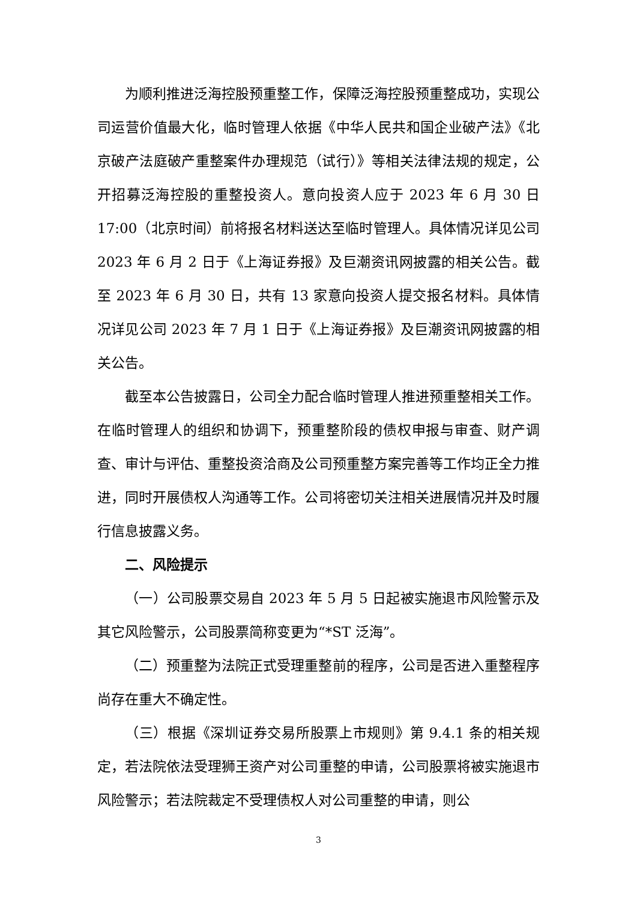为顺利推进泛海控股预重整工作，保障泛海控股预重整成功，实现公司运营价值最大化，临时管理人依据《中华人民共和国企业破产法》《北京破产法庭破产重整案件办理规范（试行）》等相关法律法规的规定，公开招募泛海控股的重整投资人。意向投资人应于 2023 年 6 月 30 日 17:00（北京时间）前将报名材料送达至临时管理人。具体情况详见公司 2023 年 6 月 2 日于《上海证券报》及巨潮资讯网披露的相关公告。截至 2023 年 6 月 30 日，共有 13 家意向投资人提交报名材料。具体情况详见公司 2023 年 7 月 1 日于《上海证券报》及巨潮资讯网披露的相关公告。
截至本公告披露日，公司全力配合临时管理人推进预重整相关工作。在临时管理人的组织和协调下，预重整阶段的债权申报与审查、财产调查、审计与评估、重整投资洽商及公司预重整方案完善等工作均正全力推进，同时开展债权人沟通等工作。公司将密切关注相关进展情况并及时履行信息披露义务。
二、风险提示
（一）公司股票交易自 2023 年 5 月 5 日起被实施退市风险警示及其它风险警示，公司股票简称变更为“*ST 泛海”。
（二）预重整为法院正式受理重整前的程序，公司是否进入重整程序尚存在重大不确定性。
（三）根据《深圳证券交易所股票上市规则》第 9.4.1 条的相关规定，若法院依法受理狮王资产对公司重整的申请，公司股票将被实施退市风险警示；若法院裁定不受理债权人对公司重整的申请，则公
3